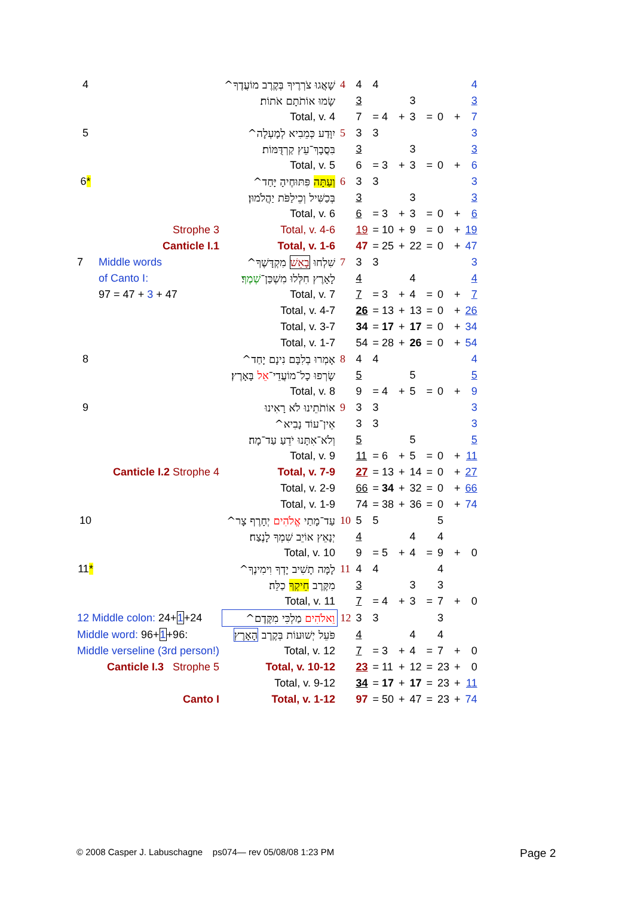| 4 | | שָׁאֲגוּ צֹרְרֶיךָ בְּקֶרֶב מוֹעֲדֶךָ^ | 4 | 4 | 4 | | | | | | 4 |
| | | שָׂמוּ אוֹתֹתָם אֹתוֹת׃ | | 3 | | | 3 | | | | 3 |
| | | Total, v. 4 | | 7 | = 4 | + | 3 | = | 0 | + | 7 |
| 5 | | יִוָּדַע כְּמֵבִיא לְמָעְלָה^ | 5 | 3 | 3 | | | | | | 3 |
| | | בִּסֲבָךְ־עֵץ קַרְדֻּמּוֹת׃ | | 3 | | | 3 | | | | 3 |
| | | Total, v. 5 | | 6 | = 3 | + | 3 | = | 0 | + | 6 |
| 6 * | | וְעַתָּה פִּתּוּחֶיהָ יָּחַד^ | 6 | 3 | 3 | | | | | | 3 |
| | | בְּכַשִּׁיל וְכֵילַפֹּת יַהֲלֹמוּן׃ | | 3 | | | 3 | | | | 3 |
| | | Total, v. 6 | | 6 | = 3 | + | 3 | = | 0 | + | 6 |
| | Strophe 3 | Total, v. 4-6 | | 19 | = 10 | + | 9 | = | 0 | + | 19 |
| | Canticle I.1 | Total, v. 1-6 | | 47 | = 25 | + | 22 | = | 0 | + | 47 |
| 7 | Middle words | שִׁלְחוּ בָאֵשׁ מִקְדָּשֶׁךָ^ | 7 | 3 | 3 | | | | | | 3 |
| | of Canto I: | לָאָרֶץ חִלְּלוּ מִשְׁכַּן־ שְׁמֶךָ ׃ | | 4 | | | 4 | | | | 4 |
| | 97 = 47 + 3 + 47 | Total, v. 7 | | 7 | = 3 | + | 4 | = | 0 | + | 7 |
| | | Total, v. 4-7 | | 26 | = 13 | + | 13 | = | 0 | + | 26 |
| | | Total, v. 3-7 | | 34 | = 17 | + | 17 | = | 0 | + | 34 |
| | | Total, v. 1-7 | | 54 | = 28 | + | 26 | = | 0 | + | 54 |
| 8 | | אָמְרוּ בְלִבָּם נִינָם יָחַד^ | 8 | 4 | 4 | | | | | | 4 |
| | | שָׂרְפוּ כָל־מוֹעֲדֵי־ אֵל בָּאָרֶץ׃ | | 5 | | | 5 | | | | 5 |
| | | Total, v. 8 | | 9 | = 4 | + | 5 | = | 0 | + | 9 |
| 9 | | אוֹתֹתֵינוּ לֹא רָאִינוּ | 9 | 3 | 3 | | | | | | 3 |
| | | אֵין־עוֹד נָבִיא^ | | 3 | 3 | | | | | | 3 |
| | | וְלֹא־אִתָּנוּ יֹדֵעַ עַד־מָה׃ | | 5 | | | 5 | | | | 5 |
| | | Total, v. 9 | | 11 | = 6 | + | 5 | = | 0 | + | 11 |
| | Canticle I.2 Strophe 4 | Total, v. 7-9 | | 27 | = 13 | + | 14 | = | 0 | + | 27 |
| | | Total, v. 2-9 | | 66 | = 34 | + | 32 | = | 0 | + | 66 |
| | | Total, v. 1-9 | | 74 | = 38 | + | 36 | = | 0 | + | 74 |
| 10 | | עַד־מָתַי אֱלֹהִים יְחָרֶף צָר^ | 10 | 5 | 5 | | | | 5 | | |
| | | יְנָאֵץ אוֹיֵב שִׁמְךָ לָנֶצַח׃ | | 4 | | | 4 | | 4 | | |
| | | Total, v. 10 | | 9 | = 5 | + | 4 | = | 9 | + | 0 |
| 11 * | | לָמָּה תָשִׁיב יָדְךָ וִימִינֶךָ^ | 11 | 4 | 4 | | | | 4 | | |
| | | מִקֶּרֶב חֵיקְךָ כַלֵּה׃ | | 3 | | | 3 | | 3 | | |
| | | Total, v. 11 | | 7 | = 4 | + | 3 | = | 7 | + | 0 |
| 12 Middle colon: 24+ 1 +24 | | וֵאלֹהִים מַלְכִּי מִקֶּדֶם^ | 12 | 3 | 3 | | | | 3 | | |
| Middle word: 96+ 1 +96: | | פֹּעֵל יְשׁוּעוֹת בְּקֶרֶב הָאָרֶץ | | 4 | | | 4 | | 4 | | |
| Middle verseline (3rd person!) | | Total, v. 12 | | 7 | = 3 | + | 4 | = | 7 | + | 0 |
| | Canticle I.3 Strophe 5 | Total, v. 10-12 | | 23 | = 11 | + | 12 | = | 23 | + | 0 |
| | | Total, v. 9-12 | | 34 | = 17 | + | 17 | = | 23 | + | 11 |
| | Canto I | Total, v. 1-12 | | 97 | = 50 | + | 47 | = | 23 | + | 74 |
© 2008 Casper J. Labuschagne ps074— rev 05/08/08 1:23 PM
Page 2